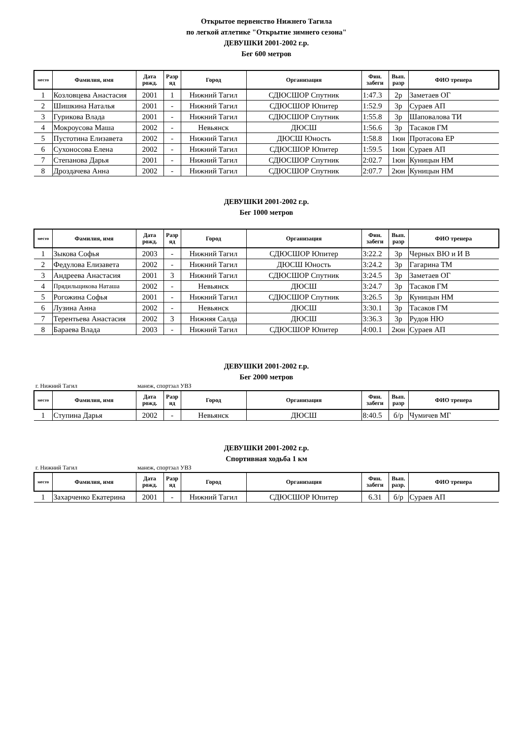Открытое первенство Нижнего Тагила
по легкой атлетике "Открытие зимнего сезона"
ДЕВУШКИ 2001-2002 г.р.
Бег 600 метров
| место | Фамилия, имя | Дата рожд. | Разр яд | Город | Организация | Фин. забеги | Вып. разр | ФИО тренера |
| --- | --- | --- | --- | --- | --- | --- | --- | --- |
| 1 | Козловцева Анастасия | 2001 | 1 | Нижний Тагил | СДЮСШОР Спутник | 1:47.3 | 2р | Заметаев ОГ |
| 2 | Шишкина Наталья | 2001 | - | Нижний Тагил | СДЮСШОР Юпитер | 1:52.9 | 3р | Сураев АП |
| 3 | Гурикова Влада | 2001 | - | Нижний Тагил | СДЮСШОР Спутник | 1:55.8 | 3р | Шаповалова ТИ |
| 4 | Мокроусова Маша | 2002 | - | Невьянск | ДЮСШ | 1:56.6 | 3р | Тасаков ГМ |
| 5 | Пустотина Елизавета | 2002 | - | Нижний Тагил | ДЮСШ Юность | 1:58.8 | 1юн | Протасова ЕР |
| 6 | Сухоносова Елена | 2002 | - | Нижний Тагил | СДЮСШОР Юпитер | 1:59.5 | 1юн | Сураев АП |
| 7 | Степанова Дарья | 2001 | - | Нижний Тагил | СДЮСШОР Спутник | 2:02.7 | 1юн | Куницын НМ |
| 8 | Дроздачева Анна | 2002 | - | Нижний Тагил | СДЮСШОР Спутник | 2:07.7 | 2юн | Куницын НМ |
ДЕВУШКИ 2001-2002 г.р.
Бег 1000 метров
| место | Фамилия, имя | Дата рожд. | Разр яд | Город | Организация | Фин. забеги | Вып. разр | ФИО тренера |
| --- | --- | --- | --- | --- | --- | --- | --- | --- |
| 1 | Зыкова Софья | 2003 | - | Нижний Тагил | СДЮСШОР Юпитер | 3:22.2 | 3р | Черных ВЮ и И В |
| 2 | Федулова Елизавета | 2002 | - | Нижний Тагил | ДЮСШ Юность | 3:24.2 | 3р | Гагарина ТМ |
| 3 | Андреева Анастасия | 2001 | 3 | Нижний Тагил | СДЮСШОР Спутник | 3:24.5 | 3р | Заметаев ОГ |
| 4 | Прядильщикова Наташа | 2002 | - | Невьянск | ДЮСШ | 3:24.7 | 3р | Тасаков ГМ |
| 5 | Рогожина Софья | 2001 | - | Нижний Тагил | СДЮСШОР Спутник | 3:26.5 | 3р | Куницын НМ |
| 6 | Лузина Анна | 2002 | - | Невьянск | ДЮСШ | 3:30.1 | 3р | Тасаков ГМ |
| 7 | Терентьева Анастасия | 2002 | 3 | Нижняя Салда | ДЮСШ | 3:36.3 | 3р | Рудов НЮ |
| 8 | Бараева Влада | 2003 | - | Нижний Тагил | СДЮСШОР Юпитер | 4:00.1 | 2юн | Сураев АП |
ДЕВУШКИ 2001-2002 г.р.
Бег 2000 метров
г. Нижний Тагил манеж, спортзал УВЗ
| место | Фамилия, имя | Дата рожд. | Разр яд | Город | Организация | Фин. забеги | Вып. разр | ФИО тренера |
| --- | --- | --- | --- | --- | --- | --- | --- | --- |
| 1 | Ступина Дарья | 2002 | - | Невьянск | ДЮСШ | 8:40.5 | б/р | Чумичев МГ |
ДЕВУШКИ 2001-2002 г.р.
Спортивная ходьба 1 км
г. Нижний Тагил манеж, спортзал УВЗ
| место | Фамилия, имя | Дата рожд. | Разр яд | Город | Организация | Фин. забеги | Вып. разр. | ФИО тренера |
| --- | --- | --- | --- | --- | --- | --- | --- | --- |
| 1 | Захарченко Екатерина | 2001 | - | Нижний Тагил | СДЮСШОР Юпитер | 6.31 | б/р | Сураев АП |